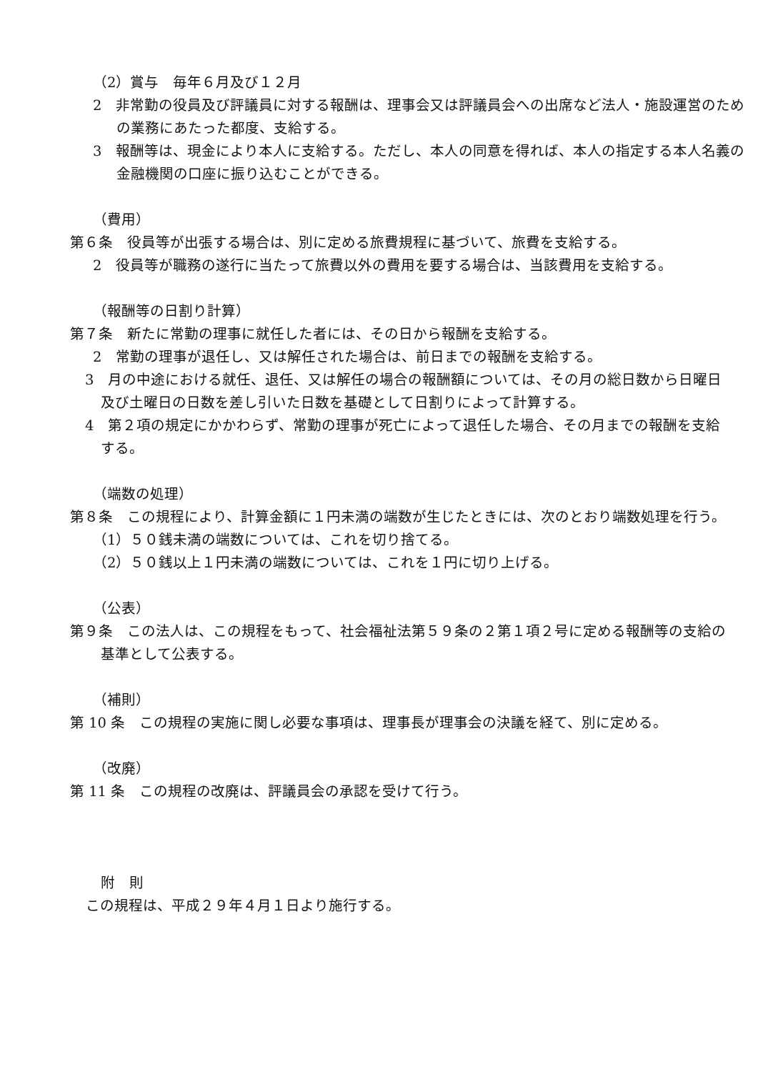（2）賞与　毎年６月及び１２月
2　非常勤の役員及び評議員に対する報酬は、理事会又は評議員会への出席など法人・施設運営のための業務にあたった都度、支給する。
3　報酬等は、現金により本人に支給する。ただし、本人の同意を得れば、本人の指定する本人名義の金融機関の口座に振り込むことができる。
（費用）
第６条　役員等が出張する場合は、別に定める旅費規程に基づいて、旅費を支給する。
2　役員等が職務の遂行に当たって旅費以外の費用を要する場合は、当該費用を支給する。
（報酬等の日割り計算）
第７条　新たに常勤の理事に就任した者には、その日から報酬を支給する。
2　常勤の理事が退任し、又は解任された場合は、前日までの報酬を支給する。
3　月の中途における就任、退任、又は解任の場合の報酬額については、その月の総日数から日曜日及び土曜日の日数を差し引いた日数を基礎として日割りによって計算する。
4　第２項の規定にかかわらず、常勤の理事が死亡によって退任した場合、その月までの報酬を支給する。
（端数の処理）
第８条　この規程により、計算金額に１円未満の端数が生じたときには、次のとおり端数処理を行う。
（1）５０銭未満の端数については、これを切り捨てる。
（2）５０銭以上１円未満の端数については、これを１円に切り上げる。
（公表）
第９条　この法人は、この規程をもって、社会福祉法第５９条の２第１項２号に定める報酬等の支給の基準として公表する。
（補則）
第 10 条　この規程の実施に関し必要な事項は、理事長が理事会の決議を経て、別に定める。
（改廃）
第 11 条　この規程の改廃は、評議員会の承認を受けて行う。
附　則
この規程は、平成２９年４月１日より施行する。